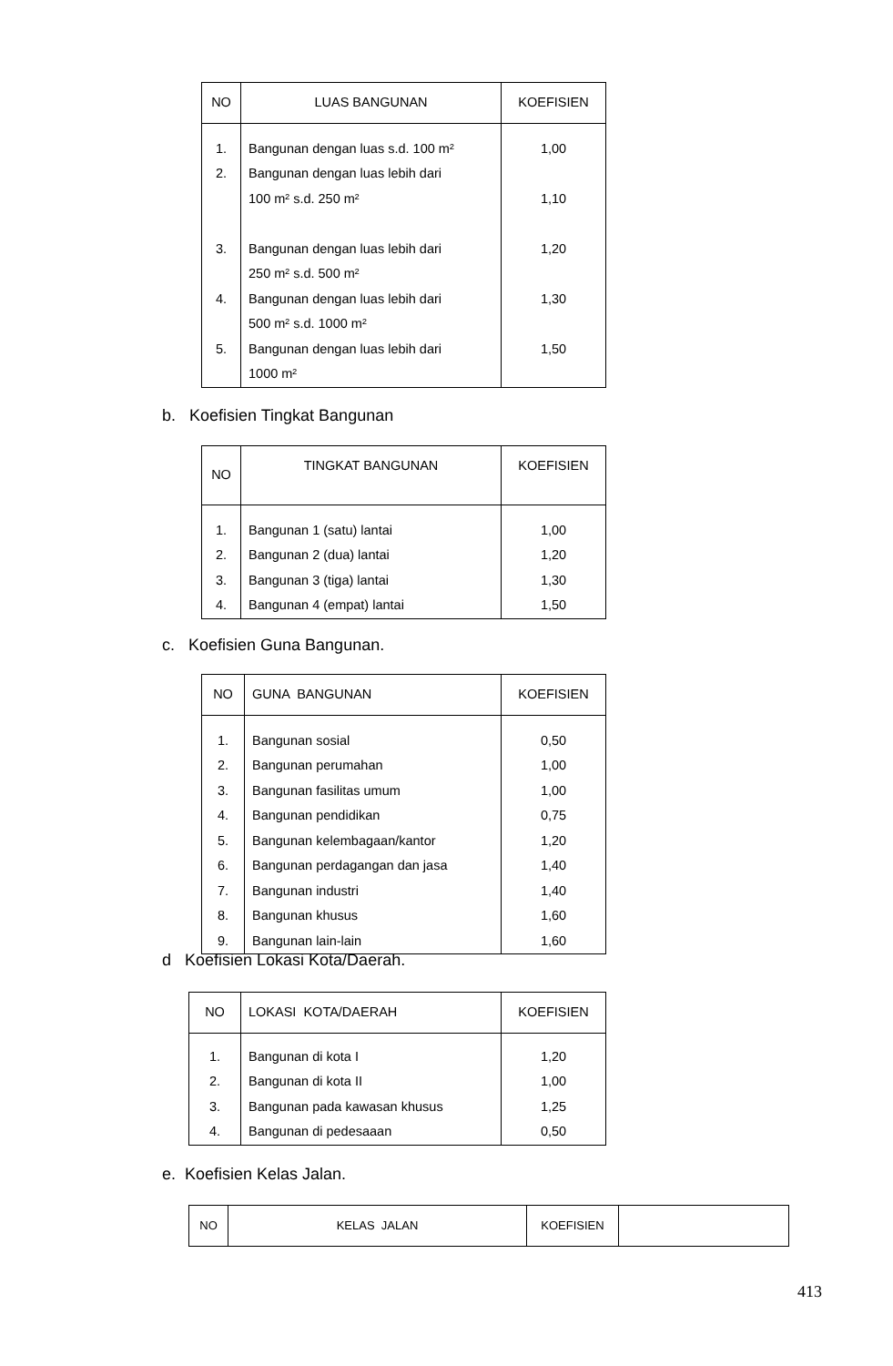| NO | LUAS BANGUNAN | KOEFISIEN |
| --- | --- | --- |
| 1. 2. 3. 4. 5. | Bangunan dengan luas s.d. 100 m² Bangunan dengan luas lebih dari 100 m² s.d. 250 m² Bangunan dengan luas lebih dari 250 m² s.d. 500 m² Bangunan dengan luas lebih dari 500 m² s.d. 1000 m² Bangunan dengan luas lebih dari 1000 m² | 1,00 1,10 1,20 1,30 1,50 |
b. Koefisien Tingkat Bangunan
| NO | TINGKAT BANGUNAN | KOEFISIEN |
| --- | --- | --- |
| 1. 2. 3. 4. | Bangunan 1 (satu) lantai Bangunan 2 (dua) lantai Bangunan 3 (tiga) lantai Bangunan 4 (empat) lantai | 1,00 1,20 1,30 1,50 |
c. Koefisien Guna Bangunan.
| NO | GUNA BANGUNAN | KOEFISIEN |
| --- | --- | --- |
| 1. 2. 3. 4. 5. 6. 7. 8. 9. | Bangunan sosial Bangunan perumahan Bangunan fasilitas umum Bangunan pendidikan Bangunan kelembagaan/kantor Bangunan perdagangan dan jasa Bangunan industri Bangunan khusus Bangunan lain-lain | 0,50 1,00 1,00 0,75 1,20 1,40 1,40 1,60 1,60 |
d Koefisien Lokasi Kota/Daerah.
| NO | LOKASI KOTA/DAERAH | KOEFISIEN |
| --- | --- | --- |
| 1. 2. 3. 4. | Bangunan di kota I Bangunan di kota II Bangunan pada kawasan khusus Bangunan di pedesaaan | 1,20 1,00 1,25 0,50 |
e. Koefisien Kelas Jalan.
| NO | KELAS JALAN | KOEFISIEN | |
| --- | --- | --- | --- |
413